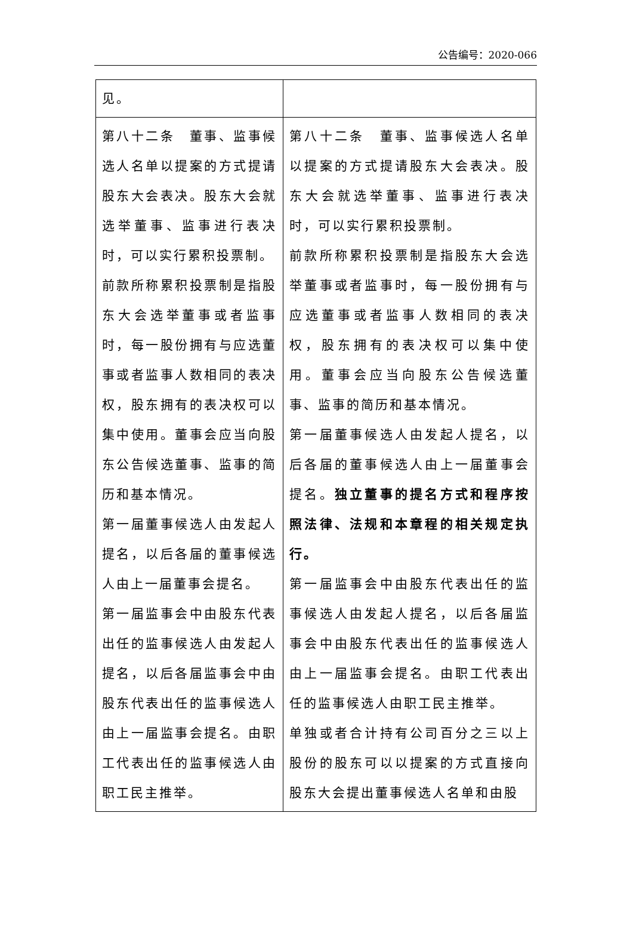公告编号：2020-066
| 见。 | |
| 第八十二条 董事、监事候选人名单以提案的方式提请股东大会表决。股东大会就选举董事、监事进行表决时，可以实行累积投票制。 前款所称累积投票制是指股东大会选举董事或者监事时，每一股份拥有与应选董事或者监事人数相同的表决权，股东拥有的表决权可以集中使用。董事会应当向股东公告候选董事、监事的简历和基本情况。 第一届董事候选人由发起人提名，以后各届的董事候选人由上一届董事会提名。 第一届监事会中由股东代表出任的监事候选人由发起人提名，以后各届监事会中由股东代表出任的监事候选人由上一届监事会提名。由职工代表出任的监事候选人由职工民主推举。 | 第八十二条 董事、监事候选人名单以提案的方式提请股东大会表决。股东大会就选举董事、监事进行表决时，可以实行累积投票制。 前款所称累积投票制是指股东大会选举董事或者监事时，每一股份拥有与应选董事或者监事人数相同的表决权，股东拥有的表决权可以集中使用。董事会应当向股东公告候选董事、监事的简历和基本情况。 第一届董事候选人由发起人提名，以后各届的董事候选人由上一届董事会提名。 独立董事的提名方式和程序按照法律、法规和本章程的相关规定执行。 第一届监事会中由股东代表出任的监事候选人由发起人提名，以后各届监事会中由股东代表出任的监事候选人由上一届监事会提名。由职工代表出任的监事候选人由职工民主推举。 单独或者合计持有公司百分之三以上股份的股东可以以提案的方式直接向股东大会提出董事候选人名单和由股 |